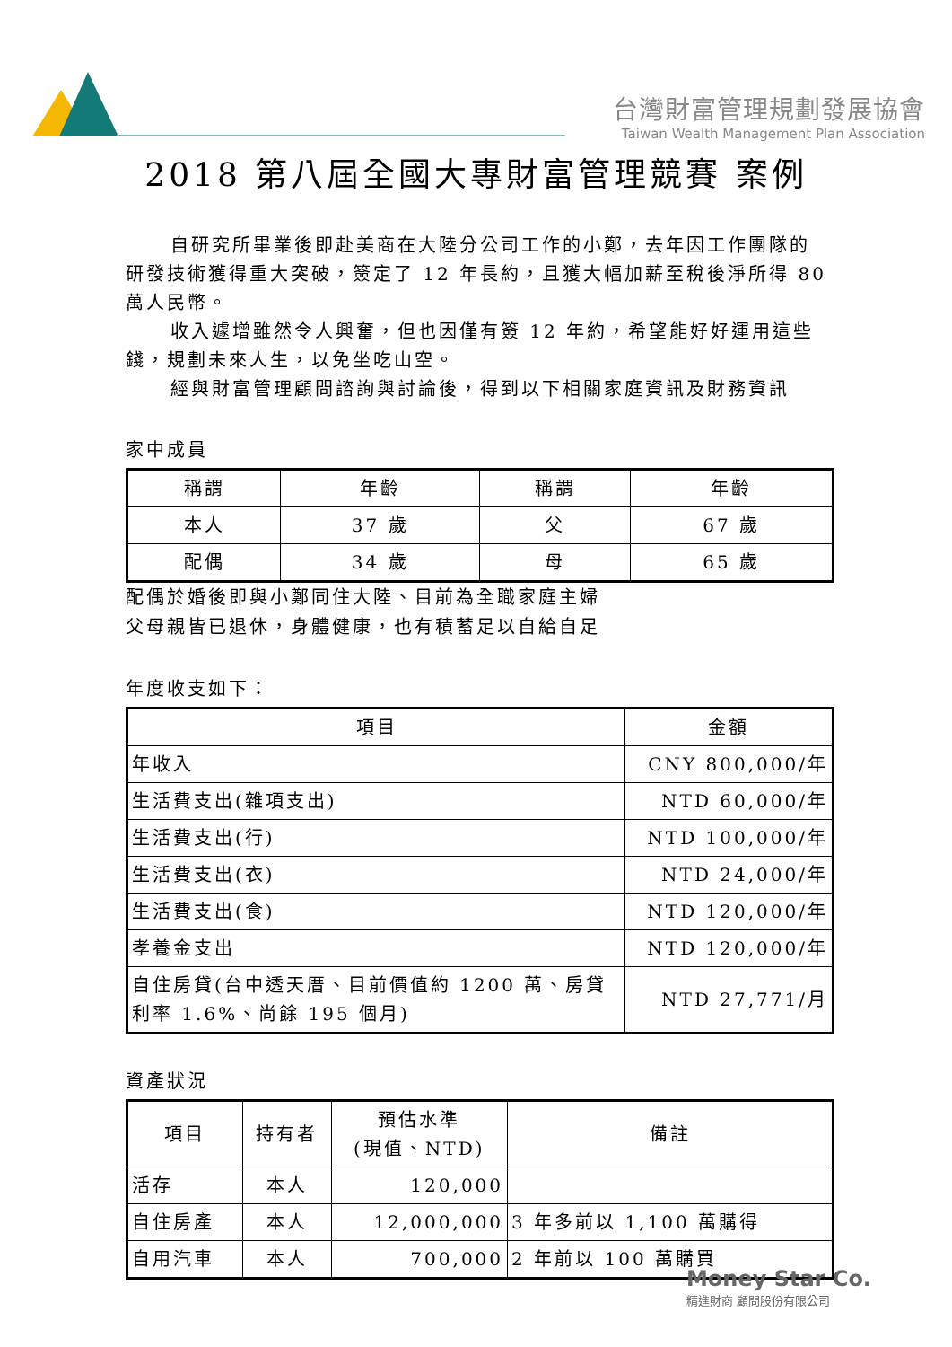台灣財富管理規劃發展協會
Taiwan Wealth Management Plan Association
2018 第八屆全國大專財富管理競賽 案例
自研究所畢業後即赴美商在大陸分公司工作的小鄭，去年因工作團隊的研發技術獲得重大突破，簽定了 12 年長約，且獲大幅加薪至稅後淨所得 80 萬人民幣。
收入遽增雖然令人興奮，但也因僅有簽 12 年約，希望能好好運用這些錢，規劃未來人生，以免坐吃山空。
經與財富管理顧問諮詢與討論後，得到以下相關家庭資訊及財務資訊
家中成員
| 稱謂 | 年齡 | 稱謂 | 年齡 |
| --- | --- | --- | --- |
| 本人 | 37 歲 | 父 | 67 歲 |
| 配偶 | 34 歲 | 母 | 65 歲 |
配偶於婚後即與小鄭同住大陸、目前為全職家庭主婦
父母親皆已退休，身體健康，也有積蓄足以自給自足
年度收支如下：
| 項目 | 金額 |
| --- | --- |
| 年收入 | CNY 800,000/年 |
| 生活費支出(雜項支出) | NTD 60,000/年 |
| 生活費支出(行) | NTD 100,000/年 |
| 生活費支出(衣) | NTD 24,000/年 |
| 生活費支出(食) | NTD 120,000/年 |
| 孝養金支出 | NTD 120,000/年 |
| 自住房貸(台中透天厝、目前價值約 1200 萬、房貸利率 1.6%、尚餘 195 個月) | NTD 27,771/月 |
資產狀況
| 項目 | 持有者 | 預估水準 (現值、NTD) | 備註 |
| --- | --- | --- | --- |
| 活存 | 本人 | 120,000 | |
| 自住房產 | 本人 | 12,000,000 | 3 年多前以 1,100 萬購得 |
| 自用汽車 | 本人 | 700,000 | 2 年前以 100 萬購買 |
Money Star Co.
精進財商 顧問股份有限公司